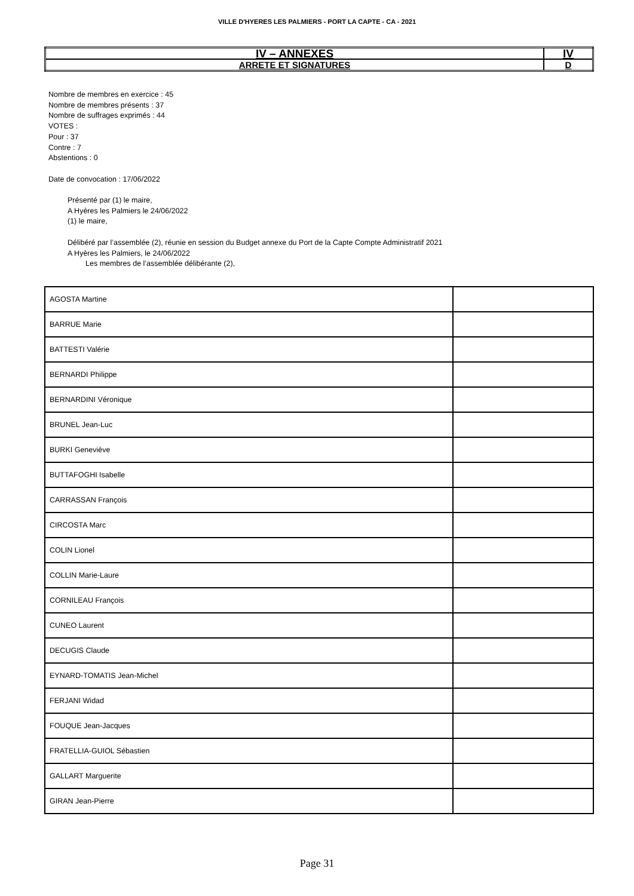VILLE D'HYERES LES PALMIERS - PORT LA CAPTE - CA - 2021
| IV – ANNEXES | IV |
| ARRETE ET SIGNATURES | D |
Nombre de membres en exercice : 45
Nombre de membres présents : 37
Nombre de suffrages exprimés : 44
VOTES :
Pour : 37
Contre : 7
Abstentions : 0
Date de convocation : 17/06/2022
Présenté par (1) le maire,
A Hyères les Palmiers le 24/06/2022
(1) le maire,
Délibéré par l’assemblée (2), réunie en session du Budget annexe du Port de la Capte Compte Administratif 2021
A Hyères les Palmiers, le 24/06/2022
Les membres de l’assemblée délibérante (2),
| AGOSTA Martine | |
| BARRUE Marie | |
| BATTESTI Valérie | |
| BERNARDI Philippe | |
| BERNARDINI Véronique | |
| BRUNEL Jean-Luc | |
| BURKI Geneviève | |
| BUTTAFOGHI Isabelle | |
| CARRASSAN François | |
| CIRCOSTA Marc | |
| COLIN Lionel | |
| COLLIN Marie-Laure | |
| CORNILEAU François | |
| CUNEO Laurent | |
| DECUGIS Claude | |
| EYNARD-TOMATIS Jean-Michel | |
| FERJANI Widad | |
| FOUQUE Jean-Jacques | |
| FRATELLIA-GUIOL Sébastien | |
| GALLART Marguerite | |
| GIRAN Jean-Pierre | |
Page 31